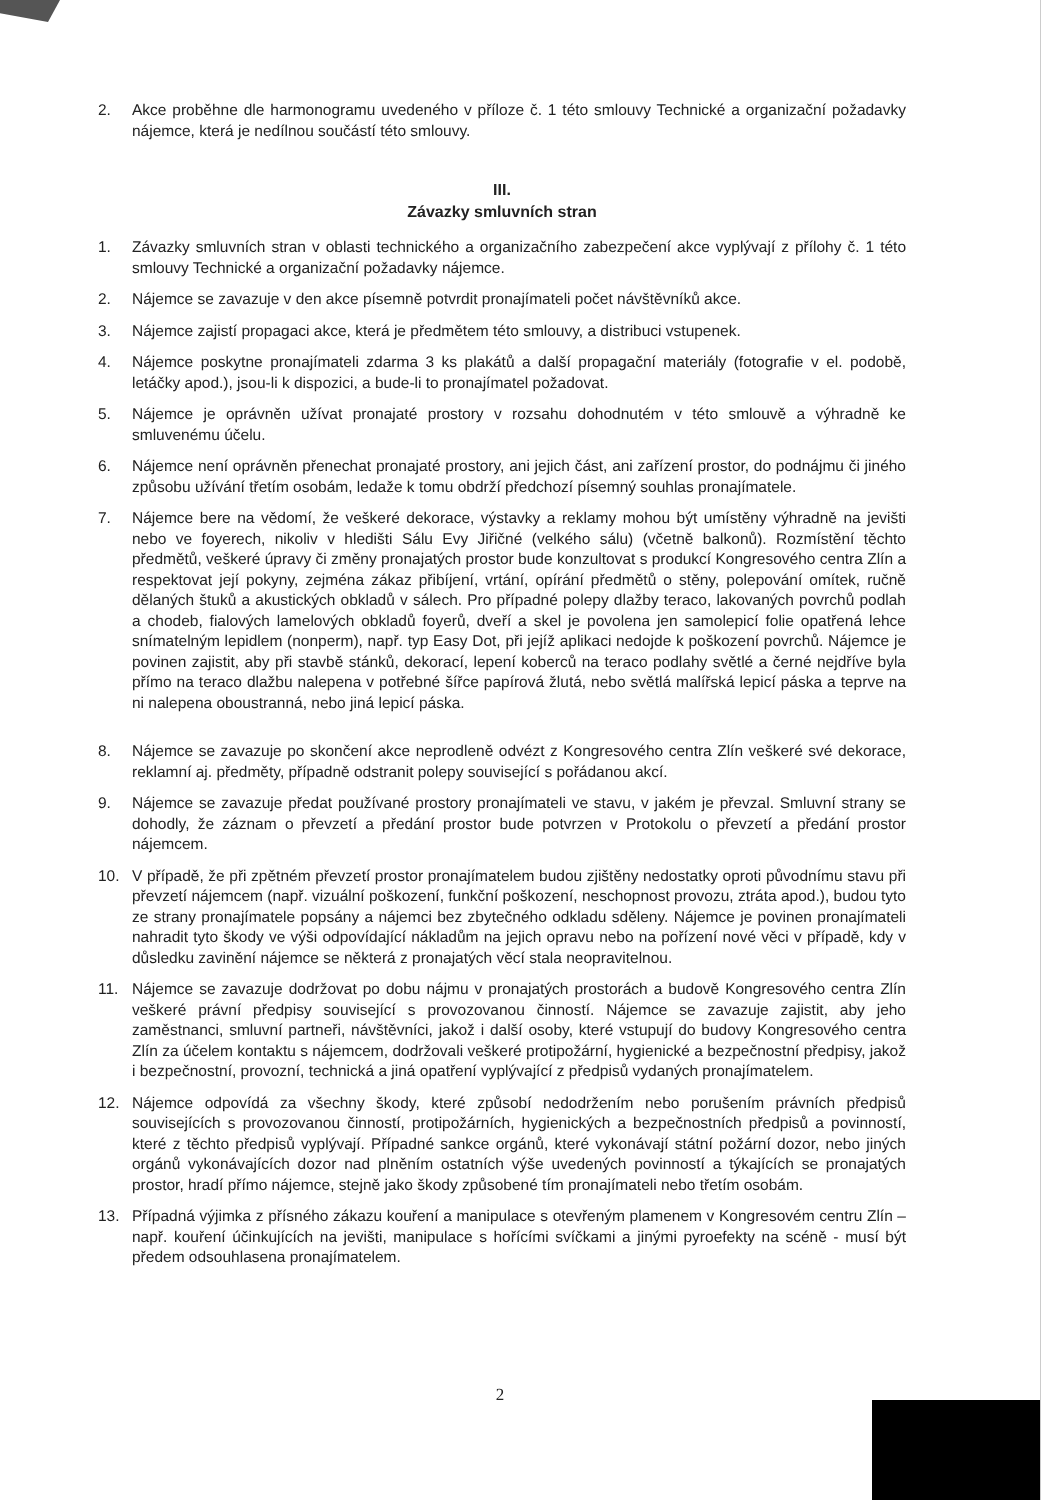2. Akce proběhne dle harmonogramu uvedeného v příloze č. 1 této smlouvy Technické a organizační požadavky nájemce, která je nedílnou součástí této smlouvy.
III.
Závazky smluvních stran
1. Závazky smluvních stran v oblasti technického a organizačního zabezpečení akce vyplývají z přílohy č. 1 této smlouvy Technické a organizační požadavky nájemce.
2. Nájemce se zavazuje v den akce písemně potvrdit pronajímateli počet návštěvníků akce.
3. Nájemce zajistí propagaci akce, která je předmětem této smlouvy, a distribuci vstupenek.
4. Nájemce poskytne pronajímateli zdarma 3 ks plakátů a další propagační materiály (fotografie v el. podobě, letáčky apod.), jsou-li k dispozici, a bude-li to pronajímatel požadovat.
5. Nájemce je oprávněn užívat pronajaté prostory v rozsahu dohodnutém v této smlouvě a výhradně ke smluvenému účelu.
6. Nájemce není oprávněn přenechat pronajaté prostory, ani jejich část, ani zařízení prostor, do podnájmu či jiného způsobu užívání třetím osobám, ledaže k tomu obdrží předchozí písemný souhlas pronajímatele.
7. Nájemce bere na vědomí, že veškeré dekorace, výstavky a reklamy mohou být umístěny výhradně na jevišti nebo ve foyerech, nikoliv v hledišti Sálu Evy Jiřičné (velkého sálu) (včetně balkonů). Rozmístění těchto předmětů, veškeré úpravy či změny pronajatých prostor bude konzultovat s produkcí Kongresového centra Zlín a respektovat její pokyny, zejména zákaz přibíjení, vrtání, opírání předmětů o stěny, polepování omítek, ručně dělaných štuků a akustických obkladů v sálech. Pro případné polepy dlažby teraco, lakovaných povrchů podlah a chodeb, fialových lamelových obkladů foyerů, dveří a skel je povolena jen samolepicí folie opatřená lehce snímatelným lepidlem (nonperm), např. typ Easy Dot, při jejíž aplikaci nedojde k poškození povrchů. Nájemce je povinen zajistit, aby při stavbě stánků, dekorací, lepení koberců na teraco podlahy světlé a černé nejdříve byla přímo na teraco dlažbu nalepena v potřebné šířce papírová žlutá, nebo světlá malířská lepicí páska a teprve na ni nalepena oboustranná, nebo jiná lepicí páska.
8. Nájemce se zavazuje po skončení akce neprodleně odvézt z Kongresového centra Zlín veškeré své dekorace, reklamní aj. předměty, případně odstranit polepy související s pořádanou akcí.
9. Nájemce se zavazuje předat používané prostory pronajímateli ve stavu, v jakém je převzal. Smluvní strany se dohodly, že záznam o převzetí a předání prostor bude potvrzen v Protokolu o převzetí a předání prostor nájemcem.
10. V případě, že při zpětném převzetí prostor pronajímatelem budou zjištěny nedostatky oproti původnímu stavu při převzetí nájemcem (např. vizuální poškození, funkční poškození, neschopnost provozu, ztráta apod.), budou tyto ze strany pronajímatele popsány a nájemci bez zbytečného odkladu sděleny. Nájemce je povinen pronajímateli nahradit tyto škody ve výši odpovídající nákladům na jejich opravu nebo na pořízení nové věci v případě, kdy v důsledku zavinění nájemce se některá z pronajatých věcí stala neopravitelnou.
11. Nájemce se zavazuje dodržovat po dobu nájmu v pronajatých prostorách a budově Kongresového centra Zlín veškeré právní předpisy související s provozovanou činností. Nájemce se zavazuje zajistit, aby jeho zaměstnanci, smluvní partneři, návštěvníci, jakož i další osoby, které vstupují do budovy Kongresového centra Zlín za účelem kontaktu s nájemcem, dodržovali veškeré protipožární, hygienické a bezpečnostní předpisy, jakož i bezpečnostní, provozní, technická a jiná opatření vyplývající z předpisů vydaných pronajímatelem.
12. Nájemce odpovídá za všechny škody, které způsobí nedodržením nebo porušením právních předpisů souvisejících s provozovanou činností, protipožárních, hygienických a bezpečnostních předpisů a povinností, které z těchto předpisů vyplývají. Případné sankce orgánů, které vykonávají státní požární dozor, nebo jiných orgánů vykonávajících dozor nad plněním ostatních výše uvedených povinností a týkajících se pronajatých prostor, hradí přímo nájemce, stejně jako škody způsobené tím pronajímateli nebo třetím osobám.
13. Případná výjimka z přísného zákazu kouření a manipulace s otevřeným plamenem v Kongresovém centru Zlín – např. kouření účinkujících na jevišti, manipulace s hořícími svíčkami a jinými pyroefekty na scéně - musí být předem odsouhlasena pronajímatelem.
2